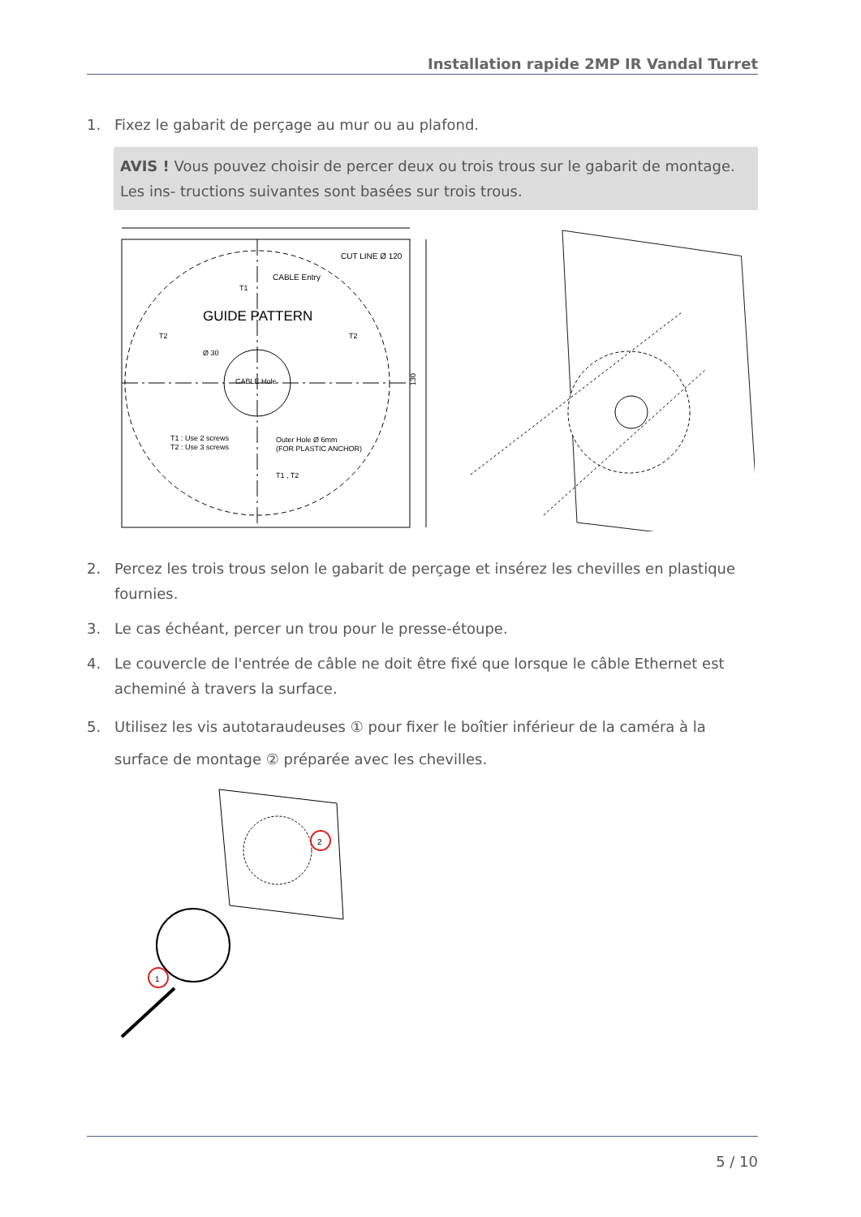Installation rapide 2MP IR Vandal Turret
1. Fixez le gabarit de perçage au mur ou au plafond.
AVIS ! Vous pouvez choisir de percer deux ou trois trous sur le gabarit de montage. Les ins- tructions suivantes sont basées sur trois trous.
CUT LINE Ø 120
CABLE Entry
T1
GUIDE PATTERN
T2
T2
Ø 30
CABLE Hole
T1 : Use 2 screws
T2 : Use 3 screws
Outer Hole Ø 6mm
(FOR PLASTIC ANCHOR)
T1 , T2
130
2. Percez les trois trous selon le gabarit de perçage et insérez les chevilles en plastique fournies.
3. Le cas échéant, percer un trou pour le presse-étoupe.
4. Le couvercle de l'entrée de câble ne doit être fixé que lorsque le câble Ethernet est acheminé à travers la surface.
5. Utilisez les vis autotaraudeuses ① pour fixer le boîtier inférieur de la caméra à la surface de montage ② préparée avec les chevilles.
2
1
5 / 10